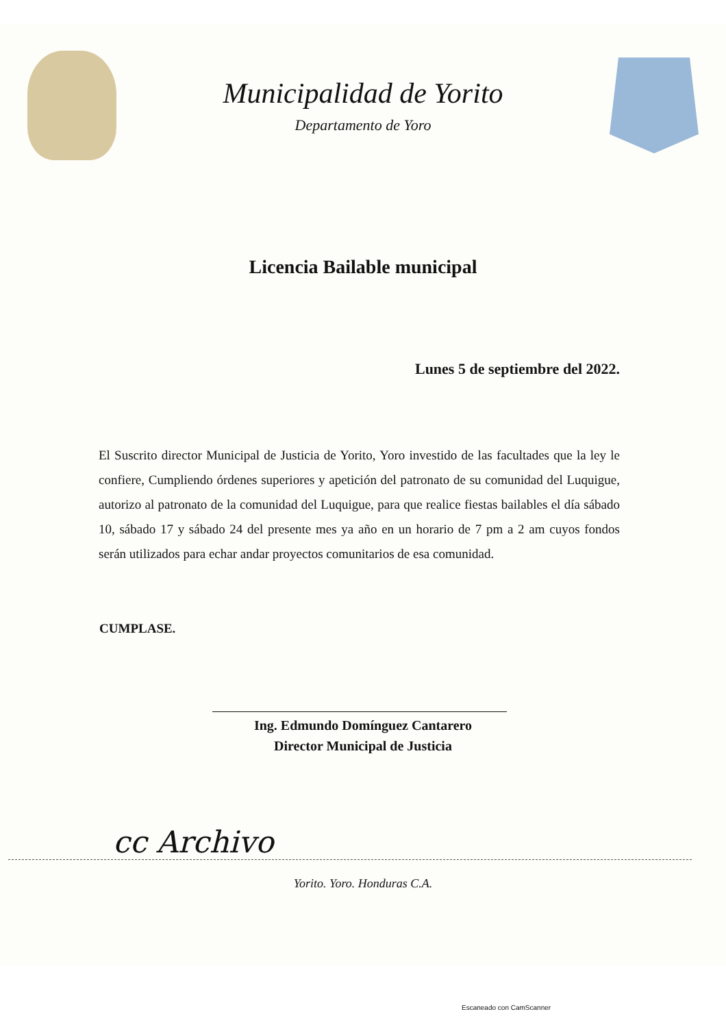Municipalidad de Yorito
Departamento de Yoro
Licencia Bailable municipal
Lunes 5 de septiembre del 2022.
El Suscrito director Municipal de Justicia de Yorito, Yoro investido de las facultades que la ley le confiere, Cumpliendo órdenes superiores y apetición del patronato de su comunidad del Luquigue, autorizo al patronato de la comunidad del Luquigue, para que realice fiestas bailables el día sábado 10, sábado 17 y sábado 24 del presente mes ya año en un horario de 7 pm a 2 am cuyos fondos serán utilizados para echar andar proyectos comunitarios de esa comunidad.
CUMPLASE.
Ing. Edmundo Domínguez Cantarero
Director Municipal de Justicia
cc Archivo
Yorito. Yoro. Honduras C.A.
Escaneado con CamScanner